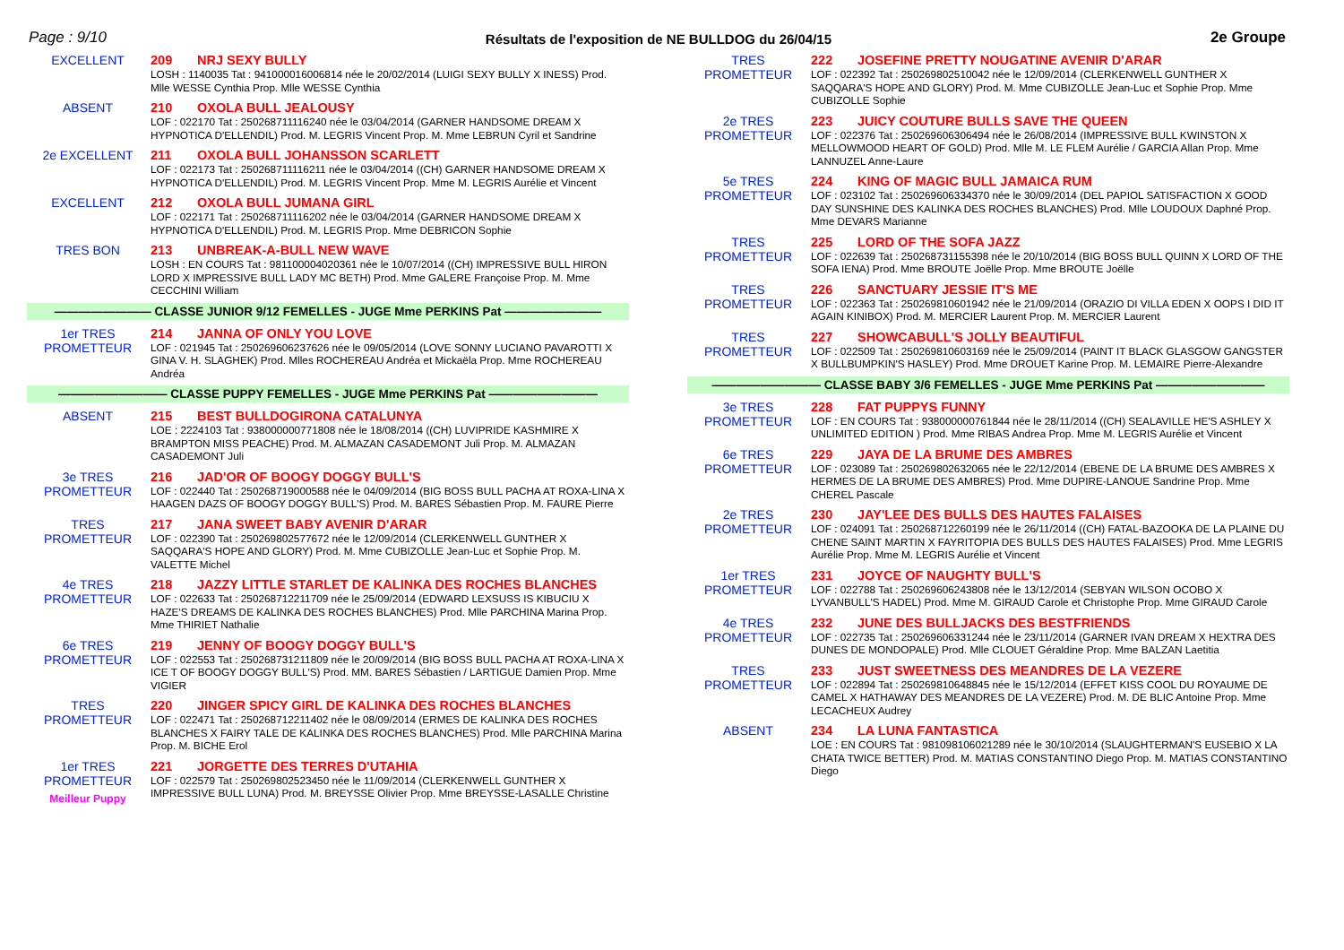Page : 9/10 Résultats de l'exposition de NE BULLDOG du 26/04/15 2e Groupe
EXCELLENT
209 NRJ SEXY BULLY
LOSH : 1140035 Tat : 941000016006814 née le 20/02/2014 (LUIGI SEXY BULLY X INESS) Prod. Mlle WESSE Cynthia Prop. Mlle WESSE Cynthia
ABSENT
210 OXOLA BULL JEALOUSY
LOF : 022170 Tat : 250268711116240 née le 03/04/2014 (GARNER HANDSOME DREAM X HYPNOTICA D'ELLENDIL) Prod. M. LEGRIS Vincent Prop. M. Mme LEBRUN Cyril et Sandrine
2e EXCELLENT
211 OXOLA BULL JOHANSSON SCARLETT
LOF : 022173 Tat : 250268711116211 née le 03/04/2014 ((CH) GARNER HANDSOME DREAM X HYPNOTICA D'ELLENDIL) Prod. M. LEGRIS Vincent Prop. Mme M. LEGRIS Aurélie et Vincent
EXCELLENT
212 OXOLA BULL JUMANA GIRL
LOF : 022171 Tat : 250268711116202 née le 03/04/2014 (GARNER HANDSOME DREAM X HYPNOTICA D'ELLENDIL) Prod. M. LEGRIS Prop. Mme DEBRICON Sophie
TRES BON
213 UNBREAK-A-BULL NEW WAVE
LOSH : EN COURS Tat : 981100004020361 née le 10/07/2014 ((CH) IMPRESSIVE BULL HIRON LORD X IMPRESSIVE BULL LADY MC BETH) Prod. Mme GALERE Françoise Prop. M. Mme CECCHINI William
———————— CLASSE JUNIOR 9/12 FEMELLES - JUGE Mme PERKINS Pat ————————
1er TRES PROMETTEUR
214 JANNA OF ONLY YOU LOVE
LOF : 021945 Tat : 250269606237626 née le 09/05/2014 (LOVE SONNY LUCIANO PAVAROTTI X GINA V. H. SLAGHEK) Prod. Mlles ROCHEREAU Andréa et Mickaëla Prop. Mme ROCHEREAU Andréa
————————— CLASSE PUPPY FEMELLES - JUGE Mme PERKINS Pat —————————
ABSENT
215 BEST BULLDOGIRONA CATALUNYA
LOE : 2224103 Tat : 938000000771808 née le 18/08/2014 ((CH) LUVIPRIDE KASHMIRE X BRAMPTON MISS PEACHE) Prod. M. ALMAZAN CASADEMONT Juli Prop. M. ALMAZAN CASADEMONT Juli
3e TRES PROMETTEUR
216 JAD'OR OF BOOGY DOGGY BULL'S
LOF : 022440 Tat : 250268719000588 née le 04/09/2014 (BIG BOSS BULL PACHA AT ROXA-LINA X HAAGEN DAZS OF BOOGY DOGGY BULL'S) Prod. M. BARES Sébastien Prop. M. FAURE Pierre
TRES PROMETTEUR
217 JANA SWEET BABY AVENIR D'ARAR
LOF : 022390 Tat : 250269802577672 née le 12/09/2014 (CLERKENWELL GUNTHER X SAQQARA'S HOPE AND GLORY) Prod. M. Mme CUBIZOLLE Jean-Luc et Sophie Prop. M. VALETTE Michel
4e TRES PROMETTEUR
218 JAZZY LITTLE STARLET DE KALINKA DES ROCHES BLANCHES
LOF : 022633 Tat : 250268712211709 née le 25/09/2014 (EDWARD LEXSUSS IS KIBUCIU X HAZE'S DREAMS DE KALINKA DES ROCHES BLANCHES) Prod. Mlle PARCHINA Marina Prop. Mme THIRIET Nathalie
6e TRES PROMETTEUR
219 JENNY OF BOOGY DOGGY BULL'S
LOF : 022553 Tat : 250268731211809 née le 20/09/2014 (BIG BOSS BULL PACHA AT ROXA-LINA X ICE T OF BOOGY DOGGY BULL'S) Prod. MM. BARES Sébastien / LARTIGUE Damien Prop. Mme VIGIER
TRES PROMETTEUR
220 JINGER SPICY GIRL DE KALINKA DES ROCHES BLANCHES
LOF : 022471 Tat : 250268712211402 née le 08/09/2014 (ERMES DE KALINKA DES ROCHES BLANCHES X FAIRY TALE DE KALINKA DES ROCHES BLANCHES) Prod. Mlle PARCHINA Marina Prop. M. BICHE Erol
1er TRES PROMETTEUR
Meilleur Puppy
221 JORGETTE DES TERRES D'UTAHIA
LOF : 022579 Tat : 250269802523450 née le 11/09/2014 (CLERKENWELL GUNTHER X IMPRESSIVE BULL LUNA) Prod. M. BREYSSE Olivier Prop. Mme BREYSSE-LASALLE Christine
TRES PROMETTEUR
222 JOSEFINE PRETTY NOUGATINE AVENIR D'ARAR
LOF : 022392 Tat : 250269802510042 née le 12/09/2014 (CLERKENWELL GUNTHER X SAQQARA'S HOPE AND GLORY) Prod. M. Mme CUBIZOLLE Jean-Luc et Sophie Prop. Mme CUBIZOLLE Sophie
2e TRES PROMETTEUR
223 JUICY COUTURE BULLS SAVE THE QUEEN
LOF : 022376 Tat : 250269606306494 née le 26/08/2014 (IMPRESSIVE BULL KWINSTON X MELLOWMOOD HEART OF GOLD) Prod. Mlle M. LE FLEM Aurélie / GARCIA Allan Prop. Mme LANNUZEL Anne-Laure
5e TRES PROMETTEUR
224 KING OF MAGIC BULL JAMAICA RUM
LOF : 023102 Tat : 250269606334370 née le 30/09/2014 (DEL PAPIOL SATISFACTION X GOOD DAY SUNSHINE DES KALINKA DES ROCHES BLANCHES) Prod. Mlle LOUDOUX Daphné Prop. Mme DEVARS Marianne
TRES PROMETTEUR
225 LORD OF THE SOFA JAZZ
LOF : 022639 Tat : 250268731155398 née le 20/10/2014 (BIG BOSS BULL QUINN X LORD OF THE SOFA IENA) Prod. Mme BROUTE Joëlle Prop. Mme BROUTE Joëlle
TRES PROMETTEUR
226 SANCTUARY JESSIE IT'S ME
LOF : 022363 Tat : 250269810601942 née le 21/09/2014 (ORAZIO DI VILLA EDEN X OOPS I DID IT AGAIN KINIBOX) Prod. M. MERCIER Laurent Prop. M. MERCIER Laurent
TRES PROMETTEUR
227 SHOWCABULL'S JOLLY BEAUTIFUL
LOF : 022509 Tat : 250269810603169 née le 25/09/2014 (PAINT IT BLACK GLASGOW GANGSTER X BULLBUMPKIN'S HASLEY) Prod. Mme DROUET Karine Prop. M. LEMAIRE Pierre-Alexandre
————————— CLASSE BABY 3/6 FEMELLES - JUGE Mme PERKINS Pat —————————
3e TRES PROMETTEUR
228 FAT PUPPYS FUNNY
LOF : EN COURS Tat : 938000000761844 née le 28/11/2014 ((CH) SEALAVILLE HE'S ASHLEY X UNLIMITED EDITION ) Prod. Mme RIBAS Andrea Prop. Mme M. LEGRIS Aurélie et Vincent
6e TRES PROMETTEUR
229 JAYA DE LA BRUME DES AMBRES
LOF : 023089 Tat : 250269802632065 née le 22/12/2014 (EBENE DE LA BRUME DES AMBRES X HERMES DE LA BRUME DES AMBRES) Prod. Mme DUPIRE-LANOUE Sandrine Prop. Mme CHEREL Pascale
2e TRES PROMETTEUR
230 JAY'LEE DES BULLS DES HAUTES FALAISES
LOF : 024091 Tat : 250268712260199 née le 26/11/2014 ((CH) FATAL-BAZOOKA DE LA PLAINE DU CHENE SAINT MARTIN X FAYRITOPIA DES BULLS DES HAUTES FALAISES) Prod. Mme LEGRIS Aurélie Prop. Mme M. LEGRIS Aurélie et Vincent
1er TRES PROMETTEUR
231 JOYCE OF NAUGHTY BULL'S
LOF : 022788 Tat : 250269606243808 née le 13/12/2014 (SEBYAN WILSON OCOBO X LYVANBULL'S HADEL) Prod. Mme M. GIRAUD Carole et Christophe Prop. Mme GIRAUD Carole
4e TRES PROMETTEUR
232 JUNE DES BULLJACKS DES BESTFRIENDS
LOF : 022735 Tat : 250269606331244 née le 23/11/2014 (GARNER IVAN DREAM X HEXTRA DES DUNES DE MONDOPALE) Prod. Mlle CLOUET Géraldine Prop. Mme BALZAN Laetitia
TRES PROMETTEUR
233 JUST SWEETNESS DES MEANDRES DE LA VEZERE
LOF : 022894 Tat : 250269810648845 née le 15/12/2014 (EFFET KISS COOL DU ROYAUME DE CAMEL X HATHAWAY DES MEANDRES DE LA VEZERE) Prod. M. DE BLIC Antoine Prop. Mme LECACHEUX Audrey
ABSENT
234 LA LUNA FANTASTICA
LOE : EN COURS Tat : 981098106021289 née le 30/10/2014 (SLAUGHTERMAN'S EUSEBIO X LA CHATA TWICE BETTER) Prod. M. MATIAS CONSTANTINO Diego Prop. M. MATIAS CONSTANTINO Diego